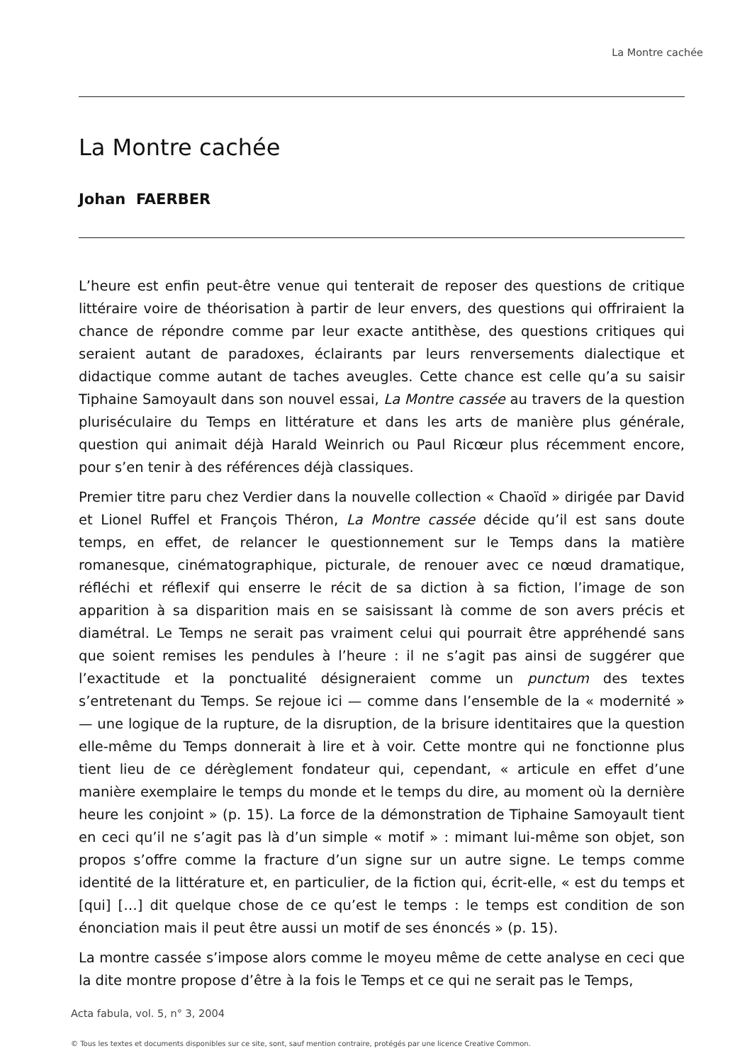La Montre cachée
La Montre cachée
Johan FAERBER
L’heure est enfin peut-être venue qui tenterait de reposer des questions de critique littéraire voire de théorisation à partir de leur envers, des questions qui offriraient la chance de répondre comme par leur exacte antithèse, des questions critiques qui seraient autant de paradoxes, éclairants par leurs renversements dialectique et didactique comme autant de taches aveugles. Cette chance est celle qu’a su saisir Tiphaine Samoyault dans son nouvel essai, La Montre cassée au travers de la question pluriséculaire du Temps en littérature et dans les arts de manière plus générale, question qui animait déjà Harald Weinrich ou Paul Ricœur plus récemment encore, pour s’en tenir à des références déjà classiques.
Premier titre paru chez Verdier dans la nouvelle collection « Chaoïd » dirigée par David et Lionel Ruffel et François Théron, La Montre cassée décide qu’il est sans doute temps, en effet, de relancer le questionnement sur le Temps dans la matière romanesque, cinématographique, picturale, de renouer avec ce nœud dramatique, réfléchi et réflexif qui enserre le récit de sa diction à sa fiction, l’image de son apparition à sa disparition mais en se saisissant là comme de son avers précis et diamétral. Le Temps ne serait pas vraiment celui qui pourrait être appréhendé sans que soient remises les pendules à l’heure : il ne s’agit pas ainsi de suggérer que l’exactitude et la ponctualité désigneraient comme un punctum des textes s’entretenant du Temps. Se rejoue ici — comme dans l’ensemble de la « modernité » — une logique de la rupture, de la disruption, de la brisure identitaires que la question elle-même du Temps donnerait à lire et à voir. Cette montre qui ne fonctionne plus tient lieu de ce dérèglement fondateur qui, cependant, « articule en effet d’une manière exemplaire le temps du monde et le temps du dire, au moment où la dernière heure les conjoint » (p. 15). La force de la démonstration de Tiphaine Samoyault tient en ceci qu’il ne s’agit pas là d’un simple « motif » : mimant lui-même son objet, son propos s’offre comme la fracture d’un signe sur un autre signe. Le temps comme identité de la littérature et, en particulier, de la fiction qui, écrit-elle, « est du temps et [qui] […] dit quelque chose de ce qu’est le temps : le temps est condition de son énonciation mais il peut être aussi un motif de ses énoncés » (p. 15).
La montre cassée s’impose alors comme le moyeu même de cette analyse en ceci que la dite montre propose d’être à la fois le Temps et ce qui ne serait pas le Temps,
Acta fabula, vol. 5, n° 3, 2004
© Tous les textes et documents disponibles sur ce site, sont, sauf mention contraire, protégés par une licence Creative Common.